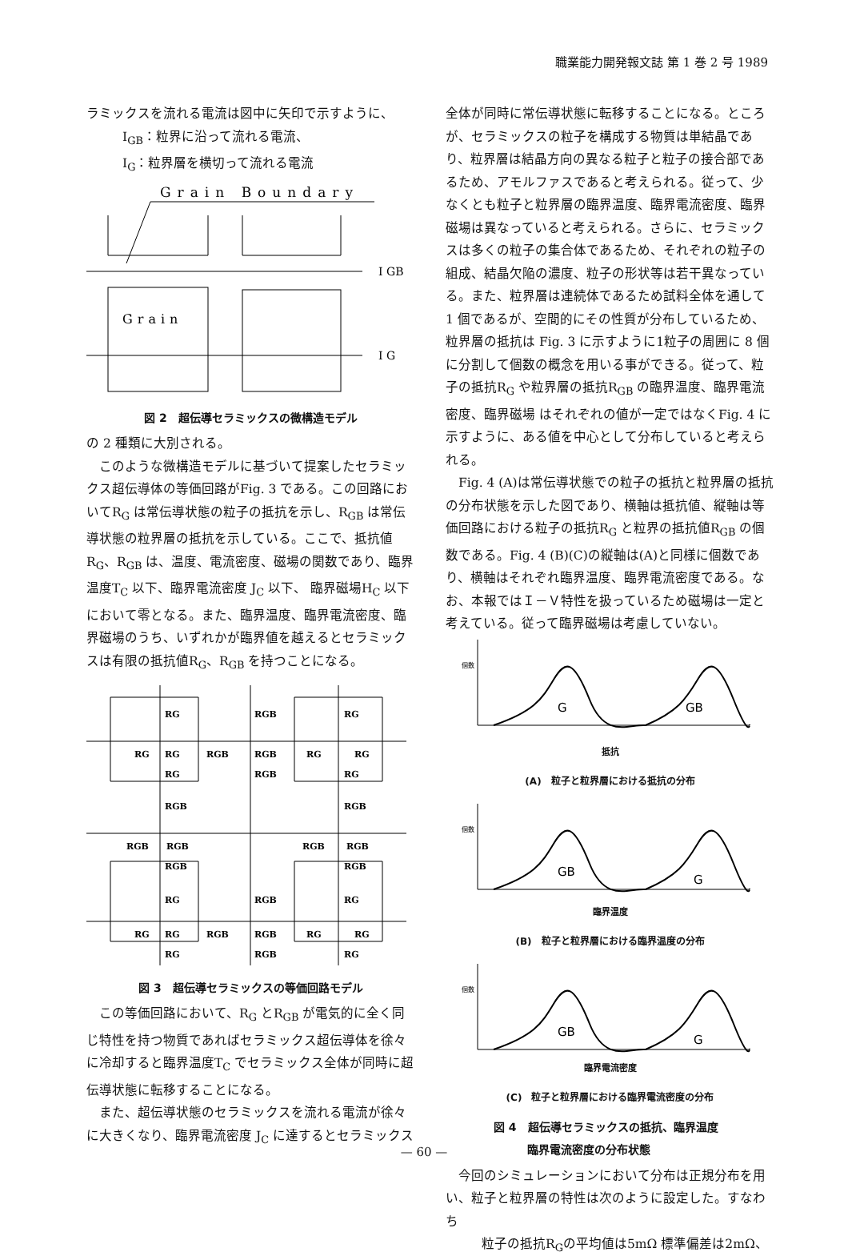職業能力開発報文誌 第 1 巻 2 号 1989
ラミックスを流れる電流は図中に矢印で示すように、
I<sub>GB</sub>：粒界に沿って流れる電流、
I<sub>G</sub>：粒界層を横切って流れる電流
Grain Boundary
I GB
Grain
I G
図 2　超伝導セラミックスの微構造モデル
の 2 種類に大別される。
　このような微構造モデルに基づいて提案したセラミックス超伝導体の等価回路がFig. 3 である。この回路においてR<sub>G</sub> は常伝導状態の粒子の抵抗を示し、R<sub>GB</sub> は常伝導状態の粒界層の抵抗を示している。ここで、抵抗値R<sub>G</sub>、R<sub>GB</sub> は、温度、電流密度、磁場の関数であり、臨界温度T<sub>C</sub> 以下、臨界電流密度 J<sub>C</sub> 以下、 臨界磁場H<sub>C</sub> 以下において零となる。また、臨界温度、臨界電流密度、臨界磁場のうち、いずれかが臨界値を越えるとセラミックスは有限の抵抗値R<sub>G</sub>、R<sub>GB</sub> を持つことになる。
RG
RGB
RG
RG
RG
RGB
RGB
RG
RG
RG
RGB
RG
RGB
RGB
RGB
RGB
RGB
RGB
RGB
RGB
RG
RGB
RG
RG
RG
RGB
RGB
RG
RG
RG
RGB
RG
図 3　超伝導セラミックスの等価回路モデル
　この等価回路において、R<sub>G</sub> とR<sub>GB</sub> が電気的に全く同じ特性を持つ物質であればセラミックス超伝導体を徐々に冷却すると臨界温度T<sub>C</sub> でセラミックス全体が同時に超伝導状態に転移することになる。
　また、超伝導状態のセラミックスを流れる電流が徐々に大きくなり、臨界電流密度 J<sub>C</sub> に達するとセラミックス
全体が同時に常伝導状態に転移することになる。ところが、セラミックスの粒子を構成する物質は単結晶であり、粒界層は結晶方向の異なる粒子と粒子の接合部であるため、アモルファスであると考えられる。従って、少なくとも粒子と粒界層の臨界温度、臨界電流密度、臨界磁場は異なっていると考えられる。さらに、セラミックスは多くの粒子の集合体であるため、それぞれの粒子の組成、結晶欠陥の濃度、粒子の形状等は若干異なっている。また、粒界層は連続体であるため試料全体を通して 1 個であるが、空間的にその性質が分布しているため、粒界層の抵抗は Fig. 3 に示すように1粒子の周囲に 8 個に分割して個数の概念を用いる事ができる。従って、粒子の抵抗R<sub>G</sub> や粒界層の抵抗R<sub>GB</sub> の臨界温度、臨界電流密度、臨界磁場 はそれぞれの値が一定ではなくFig. 4 に示すように、ある値を中心として分布していると考えられる。
　Fig. 4 (A)は常伝導状態での粒子の抵抗と粒界層の抵抗の分布状態を示した図であり、横軸は抵抗値、縦軸は等価回路における粒子の抵抗R<sub>G</sub> と粒界の抵抗値R<sub>GB</sub> の個数である。Fig. 4 (B)(C)の縦軸は(A)と同様に個数であり、横軸はそれぞれ臨界温度、臨界電流密度である。なお、本報ではＩ－Ｖ特性を扱っているため磁場は一定と考えている。従って臨界磁場は考慮していない。
個数
G
GB
抵抗
(A)　粒子と粒界層における抵抗の分布
個数
GB
G
臨界温度
(B)　粒子と粒界層における臨界温度の分布
個数
GB
G
臨界電流密度
(C)　粒子と粒界層における臨界電流密度の分布
図 4　超伝導セラミックスの抵抗、臨界温度
　　　臨界電流密度の分布状態
　今回のシミュレーションにおいて分布は正規分布を用い、粒子と粒界層の特性は次のように設定した。すなわち
粒子の抵抗R<sub>G</sub>の平均値は5mΩ 標準偏差は2mΩ、
— 60 —